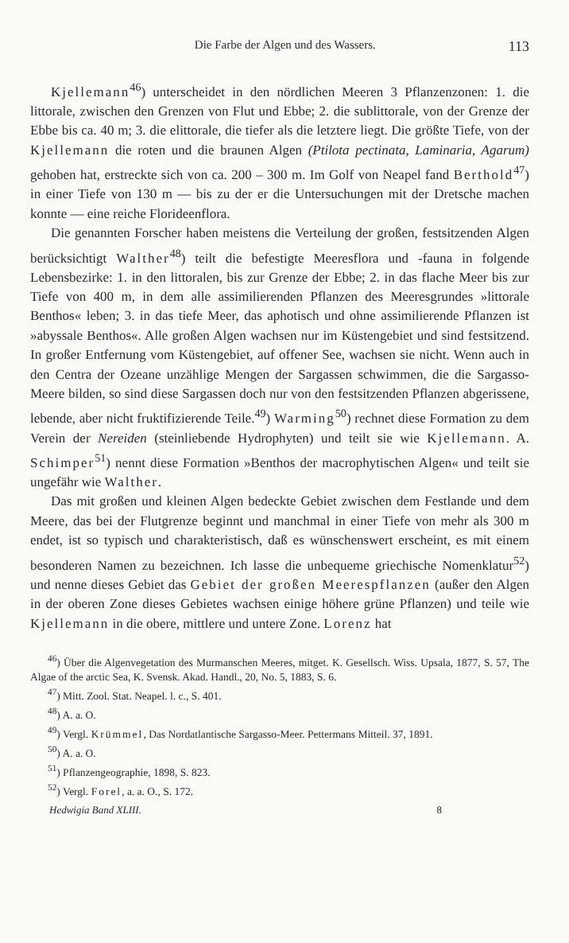Die Farbe der Algen und des Wassers. 113
Kjellemann<sup>46</sup>) unterscheidet in den nördlichen Meeren 3 Pflanzenzonen: 1. die littorale, zwischen den Grenzen von Flut und Ebbe; 2. die sublittorale, von der Grenze der Ebbe bis ca. 40 m; 3. die elittorale, die tiefer als die letztere liegt. Die größte Tiefe, von der Kjellemann die roten und die braunen Algen (Ptilota pectinata, Laminaria, Agarum) gehoben hat, erstreckte sich von ca. 200 – 300 m. Im Golf von Neapel fand Berthold<sup>47</sup>) in einer Tiefe von 130 m — bis zu der er die Untersuchungen mit der Dretsche machen konnte — eine reiche Florideenflora.
Die genannten Forscher haben meistens die Verteilung der großen, festsitzenden Algen berücksichtigt Walther<sup>48</sup>) teilt die befestigte Meeresflora und -fauna in folgende Lebensbezirke: 1. in den littoralen, bis zur Grenze der Ebbe; 2. in das flache Meer bis zur Tiefe von 400 m, in dem alle assimilierenden Pflanzen des Meeresgrundes »littorale Benthos« leben; 3. in das tiefe Meer, das aphotisch und ohne assimilierende Pflanzen ist »abyssale Benthos«. Alle großen Algen wachsen nur im Küstengebiet und sind festsitzend. In großer Entfernung vom Küstengebiet, auf offener See, wachsen sie nicht. Wenn auch in den Centra der Ozeane unzählige Mengen der Sargassen schwimmen, die die Sargasso-Meere bilden, so sind diese Sargassen doch nur von den festsitzenden Pflanzen abgerissene, lebende, aber nicht fruktifizierende Teile.<sup>49</sup>) Warming<sup>50</sup>) rechnet diese Formation zu dem Verein der Nereiden (steinliebende Hydrophyten) und teilt sie wie Kjellemann. A. Schimper<sup>51</sup>) nennt diese Formation »Benthos der macrophytischen Algen« und teilt sie ungefähr wie Walther.
Das mit großen und kleinen Algen bedeckte Gebiet zwischen dem Festlande und dem Meere, das bei der Flutgrenze beginnt und manchmal in einer Tiefe von mehr als 300 m endet, ist so typisch und charakteristisch, daß es wünschenswert erscheint, es mit einem besonderen Namen zu bezeichnen. Ich lasse die unbequeme griechische Nomenklatur<sup>52</sup>) und nenne dieses Gebiet das Gebiet der großen Meerespflanzen (außer den Algen in der oberen Zone dieses Gebietes wachsen einige höhere grüne Pflanzen) und teile wie Kjellemann in die obere, mittlere und untere Zone. Lorenz hat
<sup>46</sup>) Über die Algenvegetation des Murmanschen Meeres, mitget. K. Gesellsch. Wiss. Upsala, 1877, S. 57, The Algae of the arctic Sea, K. Svensk. Akad. Handl., 20, No. 5, 1883, S. 6.
<sup>47</sup>) Mitt. Zool. Stat. Neapel. l. c., S. 401.
<sup>48</sup>) A. a. O.
<sup>49</sup>) Vergl. Krümmel, Das Nordatlantische Sargasso-Meer. Pettermans Mitteil. 37, 1891.
<sup>50</sup>) A. a. O.
<sup>51</sup>) Pflanzengeographie, 1898, S. 823.
<sup>52</sup>) Vergl. Forel, a. a. O., S. 172.
Hedwigia Band XLIII. 8